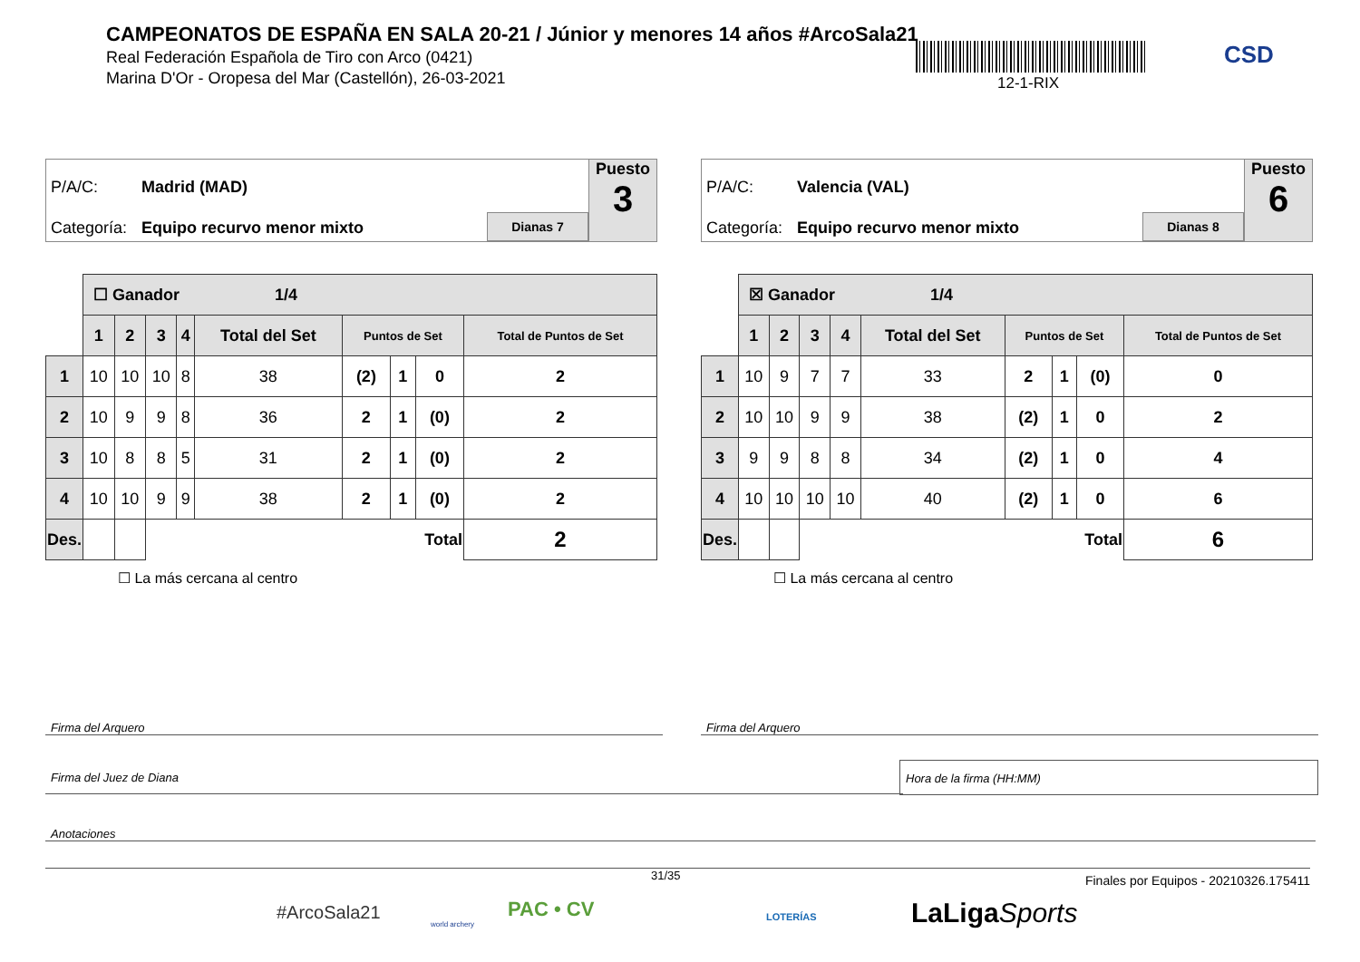CAMPEONATOS DE ESPAÑA EN SALA 20-21 / Júnior y menores 14 años #ArcoSala21
Real Federación Española de Tiro con Arco (0421)
Marina D'Or - Oropesa del Mar (Castellón), 26-03-2021
12-1-RIX
CSD
P/A/C: Madrid (MAD)
Categoría: Equipo recurvo menor mixto Dianas 7
Puesto
3
| | ☐ Ganador 1/4 | | | | | | | | |
| | 1 | 2 | 3 | 4 | Total del Set | Puntos de Set | | | Total de Puntos de Set |
| 1 | 10 | 10 | 10 | 8 | 38 | (2) | 1 | 0 | 2 |
| 2 | 10 | 9 | 9 | 8 | 36 | 2 | 1 | (0) | 2 |
| 3 | 10 | 8 | 8 | 5 | 31 | 2 | 1 | (0) | 2 |
| 4 | 10 | 10 | 9 | 9 | 38 | 2 | 1 | (0) | 2 |
| Des. | | | Total | | | | | | 2 |
☐ La más cercana al centro
P/A/C: Valencia (VAL)
Categoría: Equipo recurvo menor mixto Dianas 8
Puesto
6
| | ☒ Ganador 1/4 | | | | | | | | |
| | 1 | 2 | 3 | 4 | Total del Set | Puntos de Set | | | Total de Puntos de Set |
| 1 | 10 | 9 | 7 | 7 | 33 | 2 | 1 | (0) | 0 |
| 2 | 10 | 10 | 9 | 9 | 38 | (2) | 1 | 0 | 2 |
| 3 | 9 | 9 | 8 | 8 | 34 | (2) | 1 | 0 | 4 |
| 4 | 10 | 10 | 10 | 10 | 40 | (2) | 1 | 0 | 6 |
| Des. | | | Total | | | | | | 6 |
☐ La más cercana al centro
Firma del Arquero Firma del Arquero
Firma del Juez de Diana
Hora de la firma (HH:MM)
Anotaciones
31/35
Finales por Equipos - 20210326.175411
#ArcoSala21
world archery
PAC • CV LOTERÍAS LaLigaSports